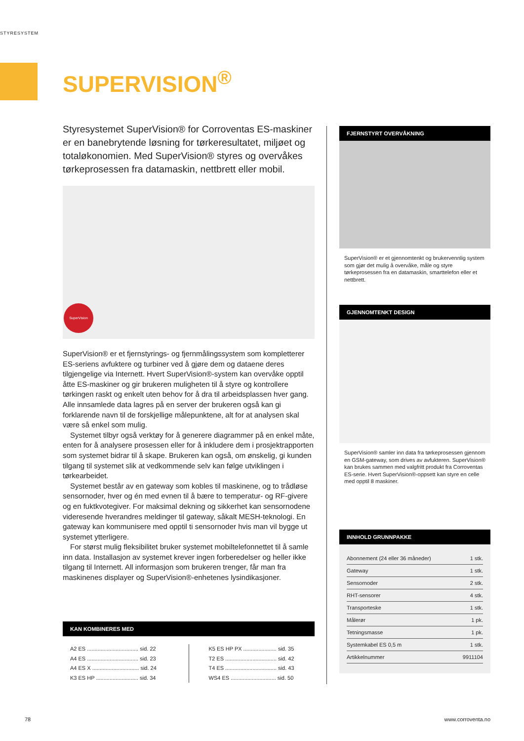STYRESYSTEM
SUPERVISION<sup>®</sup>
Styresystemet SuperVision® for Corroventas ES-maskiner er en banebrytende løsning for tørkeresultatet, miljøet og totaløkonomien. Med SuperVision® styres og overvåkes tørkeprosessen fra datamaskin, nettbrett eller mobil.
SuperVision
SuperVision® er et fjernstyrings- og fjernmålingssystem som kompletterer ES-seriens avfuktere og turbiner ved å gjøre dem og dataene deres tilgjengelige via Internett. Hvert SuperVision®-system kan overvåke opptil åtte ES-maskiner og gir brukeren muligheten til å styre og kontrollere tørkingen raskt og enkelt uten behov for å dra til arbeidsplassen hver gang. Alle innsamlede data lagres på en server der brukeren også kan gi forklarende navn til de forskjellige målepunktene, alt for at analysen skal være så enkel som mulig.
Systemet tilbyr også verktøy for å generere diagrammer på en enkel måte, enten for å analysere prosessen eller for å inkludere dem i prosjektrapporten som systemet bidrar til å skape. Brukeren kan også, om ønskelig, gi kunden tilgang til systemet slik at vedkommende selv kan følge utviklingen i tørkearbeidet.
Systemet består av en gateway som kobles til maskinene, og to trådløse sensornoder, hver og én med evnen til å bære to temperatur- og RF-givere og en fuktkvotegiver. For maksimal dekning og sikkerhet kan sensornodene videresende hverandres meldinger til gateway, såkalt MESH-teknologi. En gateway kan kommunisere med opptil ti sensornoder hvis man vil bygge ut systemet ytterligere.
For størst mulig fleksibilitet bruker systemet mobiltelefonnettet til å samle inn data. Installasjon av systemet krever ingen forberedelser og heller ikke tilgang til Internett. All informasjon som brukeren trenger, får man fra maskinenes displayer og SuperVision®-enhetenes lysindikasjoner.
KAN KOMBINERES MED
A2 ES .................................. sid. 22
A4 ES .................................. sid. 23
A4 ES X ............................... sid. 24
K3 ES HP ............................ sid. 34
K5 ES HP PX ...................... sid. 35
T2 ES .................................. sid. 42
T4 ES .................................. sid. 43
WS4 ES .............................. sid. 50
FJERNSTYRT OVERVÅKNING
SuperVision® er et gjennomtenkt og brukervennlig system som gjør det mulig å overvåke, måle og styre tørkeprosessen fra en datamaskin, smarttelefon eller et nettbrett.
GJENNOMTENKT DESIGN
SuperVision® samler inn data fra tørkeprosessen gjennom en GSM-gateway, som drives av avfukteren. SuperVision® kan brukes sammen med valgfritt produkt fra Corroventas ES-serie. Hvert SuperVision®-oppsett kan styre en celle med opptil 8 maskiner.
INNHOLD GRUNNPAKKE
| Abonnement (24 eller 36 måneder) | 1 stk. |
| Gateway | 1 stk. |
| Sensornoder | 2 stk. |
| RHT-sensorer | 4 stk. |
| Transporteske | 1 stk. |
| Målerør | 1 pk. |
| Tetningsmasse | 1 pk. |
| Systemkabel ES 0,5 m | 1 stk. |
| Artikkelnummer | 9911104 |
78 www.corroventa.no